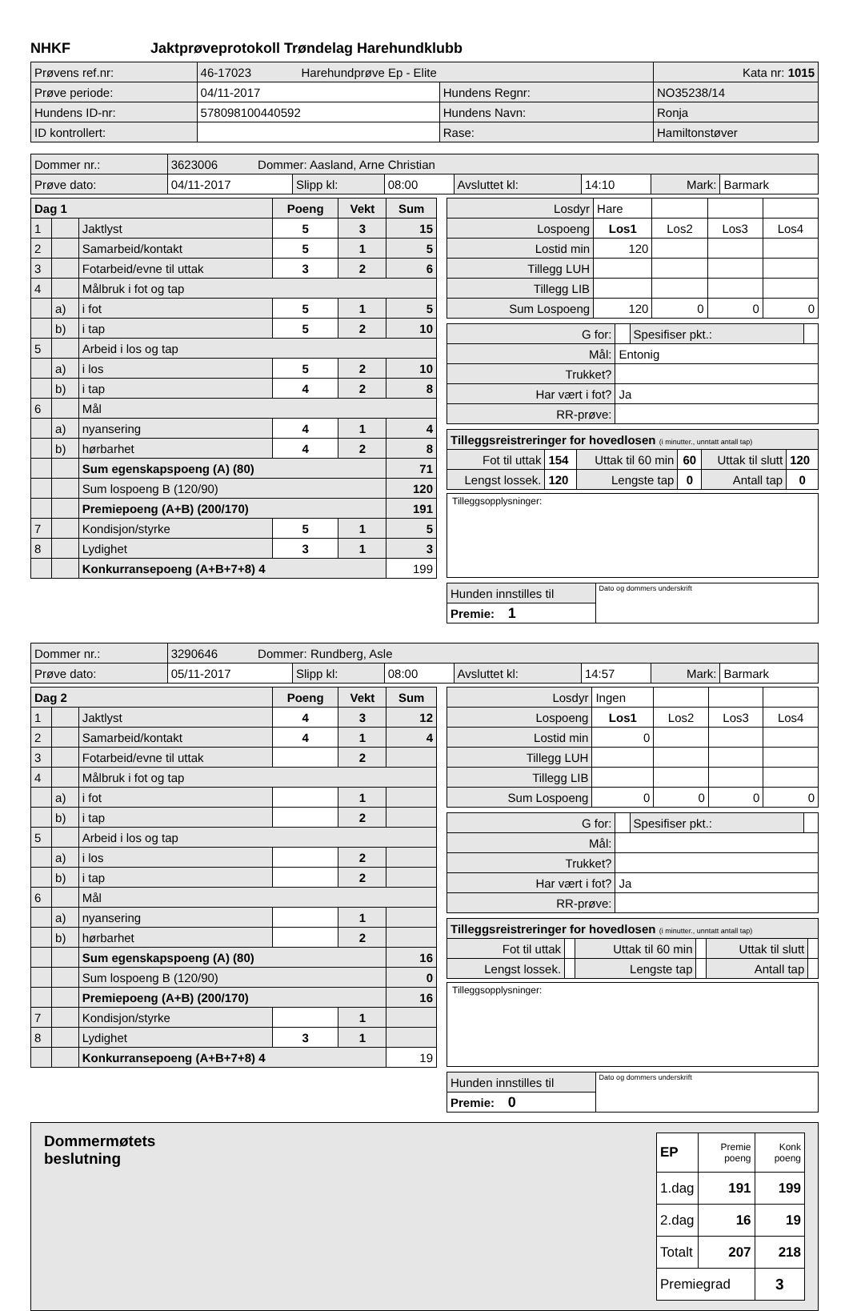NHKF Jaktprøveprotokoll Trøndelag Harehundklubb
| Prøvens ref.nr: | 46-17023 Harehundprøve Ep - Elite | | Kata nr: 1015 |
| Prøve periode: | 04/11-2017 | Hundens Regnr: | NO35238/14 |
| Hundens ID-nr: | 578098100440592 | Hundens Navn: | Ronja |
| ID kontrollert: | | Rase: | Hamiltonstøver |
| Dommer nr.: | 3623006 Dommer: Aasland, Arne Christian | | | | | | |
| Prøve dato: | 04/11-2017 | Slipp kl: | 08:00 | Avsluttet kl: | 14:10 | Mark: | Barmark |
| Dag 1 | | | Poeng | Vekt | Sum |
| --- | --- | --- | --- | --- | --- |
| 1 | | Jaktlyst | 5 | 3 | 15 |
| 2 | | Samarbeid/kontakt | 5 | 1 | 5 |
| 3 | | Fotarbeid/evne til uttak | 3 | 2 | 6 |
| 4 | | Målbruk i fot og tap | | | |
| | a) | i fot | 5 | 1 | 5 |
| | b) | i tap | 5 | 2 | 10 |
| 5 | | Arbeid i los og tap | | | |
| | a) | i los | 5 | 2 | 10 |
| | b) | i tap | 4 | 2 | 8 |
| 6 | | Mål | | | |
| | a) | nyansering | 4 | 1 | 4 |
| | b) | hørbarhet | 4 | 2 | 8 |
| | | Sum egenskapspoeng (A) (80) | | | 71 |
| | | Sum lospoeng B (120/90) | | | 120 |
| | | Premiepoeng (A+B) (200/170) | | | 191 |
| 7 | | Kondisjon/styrke | 5 | 1 | 5 |
| 8 | | Lydighet | 3 | 1 | 3 |
| | | Konkurransepoeng (A+B+7+8) 4 | | | 199 |
| Losdyr | Hare | | | |
| Lospoeng | Los1 | Los2 | Los3 | Los4 |
| Lostid min | 120 | | | |
| Tillegg LUH | | | | |
| Tillegg LIB | | | | |
| Sum Lospoeng | 120 | 0 | 0 | 0 |
| G for: | | Spesifiser pkt.: | |
| Mål: | Entonig | | |
| Trukket? | | | |
| Har vært i fot? | Ja | | |
| RR-prøve: | | | |
| Tilleggsreistreringer for hovedlosen (i minutter., unntatt antall tap) | | | | | |
| Fot til uttak | 154 | Uttak til 60 min | 60 | Uttak til slutt | 120 |
| Lengst lossek. | 120 | Lengste tap | 0 | Antall tap | 0 |
Tilleggsopplysninger:
| Hunden innstilles til | Dato og dommers underskrift |
| Premie: 1 | |
| Dommer nr.: | 3290646 Dommer: Rundberg, Asle | | | | | | |
| Prøve dato: | 05/11-2017 | Slipp kl: | 08:00 | Avsluttet kl: | 14:57 | Mark: | Barmark |
| Dag 2 | | | Poeng | Vekt | Sum |
| --- | --- | --- | --- | --- | --- |
| 1 | | Jaktlyst | 4 | 3 | 12 |
| 2 | | Samarbeid/kontakt | 4 | 1 | 4 |
| 3 | | Fotarbeid/evne til uttak | | 2 | |
| 4 | | Målbruk i fot og tap | | | |
| | a) | i fot | | 1 | |
| | b) | i tap | | 2 | |
| 5 | | Arbeid i los og tap | | | |
| | a) | i los | | 2 | |
| | b) | i tap | | 2 | |
| 6 | | Mål | | | |
| | a) | nyansering | | 1 | |
| | b) | hørbarhet | | 2 | |
| | | Sum egenskapspoeng (A) (80) | | | 16 |
| | | Sum lospoeng B (120/90) | | | 0 |
| | | Premiepoeng (A+B) (200/170) | | | 16 |
| 7 | | Kondisjon/styrke | | 1 | |
| 8 | | Lydighet | 3 | 1 | |
| | | Konkurransepoeng (A+B+7+8) 4 | | | 19 |
| Losdyr | Ingen | | | |
| Lospoeng | Los1 | Los2 | Los3 | Los4 |
| Lostid min | 0 | | | |
| Tillegg LUH | | | | |
| Tillegg LIB | | | | |
| Sum Lospoeng | 0 | 0 | 0 | 0 |
| G for: | | Spesifiser pkt.: | |
| Mål: | | | |
| Trukket? | | | |
| Har vært i fot? | Ja | | |
| RR-prøve: | | | |
| Tilleggsreistreringer for hovedlosen (i minutter., unntatt antall tap) | | | | | |
| Fot til uttak | | Uttak til 60 min | | Uttak til slutt | |
| Lengst lossek. | | Lengste tap | | Antall tap | |
Tilleggsopplysninger:
| Hunden innstilles til | Dato og dommers underskrift |
| Premie: 0 | |
Dommermøtets
beslutning
| EP | Premie poeng | Konk poeng |
| 1.dag | 191 | 199 |
| 2.dag | 16 | 19 |
| Totalt | 207 | 218 |
| Premiegrad | | 3 |